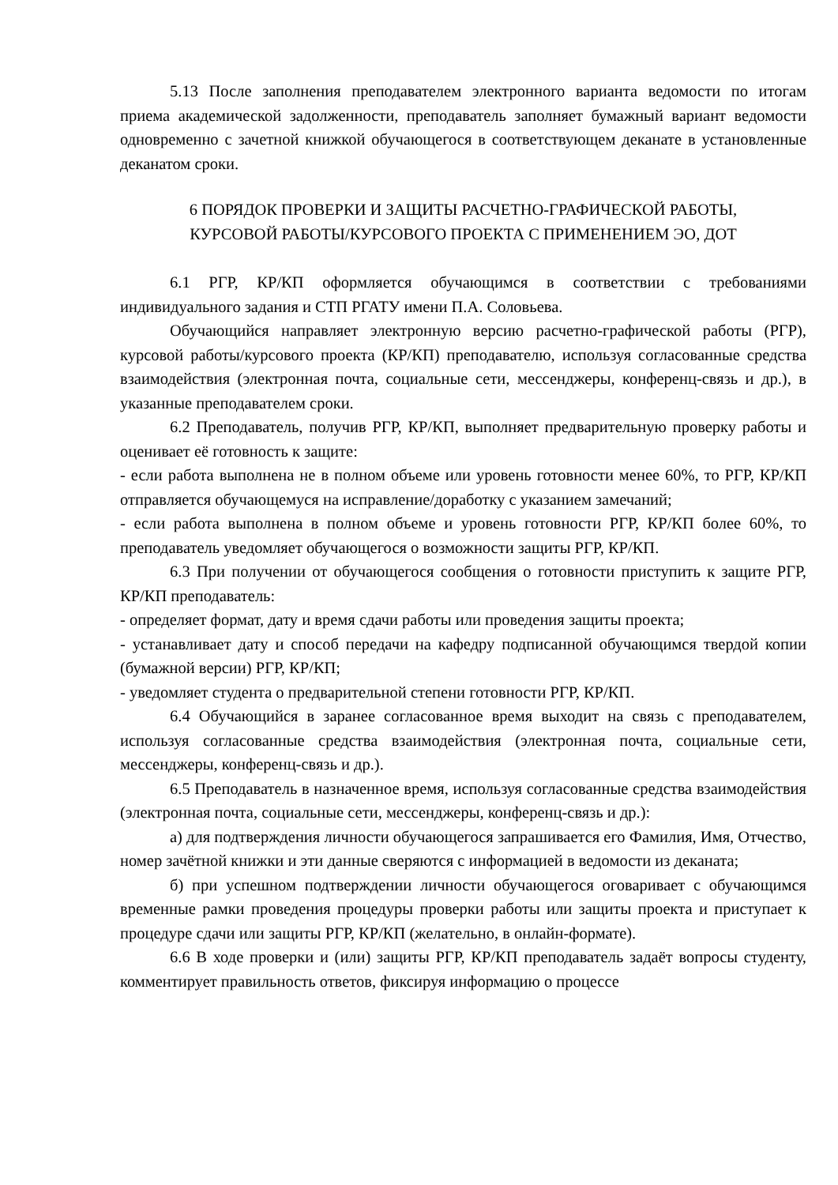5.13 После заполнения преподавателем электронного варианта ведомости по итогам приема академической задолженности, преподаватель заполняет бумажный вариант ведомости одновременно с зачетной книжкой обучающегося в соответствующем деканате в установленные деканатом сроки.
6 ПОРЯДОК ПРОВЕРКИ И ЗАЩИТЫ РАСЧЕТНО-ГРАФИЧЕСКОЙ РАБОТЫ,
КУРСОВОЙ РАБОТЫ/КУРСОВОГО ПРОЕКТА С ПРИМЕНЕНИЕМ ЭО, ДОТ
6.1 РГР, КР/КП оформляется обучающимся в соответствии с требованиями индивидуального задания и СТП РГАТУ имени П.А. Соловьева.
Обучающийся направляет электронную версию расчетно-графической работы (РГР), курсовой работы/курсового проекта (КР/КП) преподавателю, используя согласованные средства взаимодействия (электронная почта, социальные сети, мессенджеры, конференц-связь и др.), в указанные преподавателем сроки.
6.2 Преподаватель, получив РГР, КР/КП, выполняет предварительную проверку работы и оценивает её готовность к защите:
- если работа выполнена не в полном объеме или уровень готовности менее 60%, то РГР, КР/КП отправляется обучающемуся на исправление/доработку с указанием замечаний;
- если работа выполнена в полном объеме и уровень готовности РГР, КР/КП более 60%, то преподаватель уведомляет обучающегося о возможности защиты РГР, КР/КП.
6.3 При получении от обучающегося сообщения о готовности приступить к защите РГР, КР/КП преподаватель:
- определяет формат, дату и время сдачи работы или проведения защиты проекта;
- устанавливает дату и способ передачи на кафедру подписанной обучающимся твердой копии (бумажной версии) РГР, КР/КП;
- уведомляет студента о предварительной степени готовности РГР, КР/КП.
6.4 Обучающийся в заранее согласованное время выходит на связь с преподавателем, используя согласованные средства взаимодействия (электронная почта, социальные сети, мессенджеры, конференц-связь и др.).
6.5 Преподаватель в назначенное время, используя согласованные средства взаимодействия (электронная почта, социальные сети, мессенджеры, конференц-связь и др.):
а) для подтверждения личности обучающегося запрашивается его Фамилия, Имя, Отчество, номер зачётной книжки и эти данные сверяются с информацией в ведомости из деканата;
б) при успешном подтверждении личности обучающегося оговаривает с обучающимся временные рамки проведения процедуры проверки работы или защиты проекта и приступает к процедуре сдачи или защиты РГР, КР/КП (желательно, в онлайн-формате).
6.6 В ходе проверки и (или) защиты РГР, КР/КП преподаватель задаёт вопросы студенту, комментирует правильность ответов, фиксируя информацию о процессе